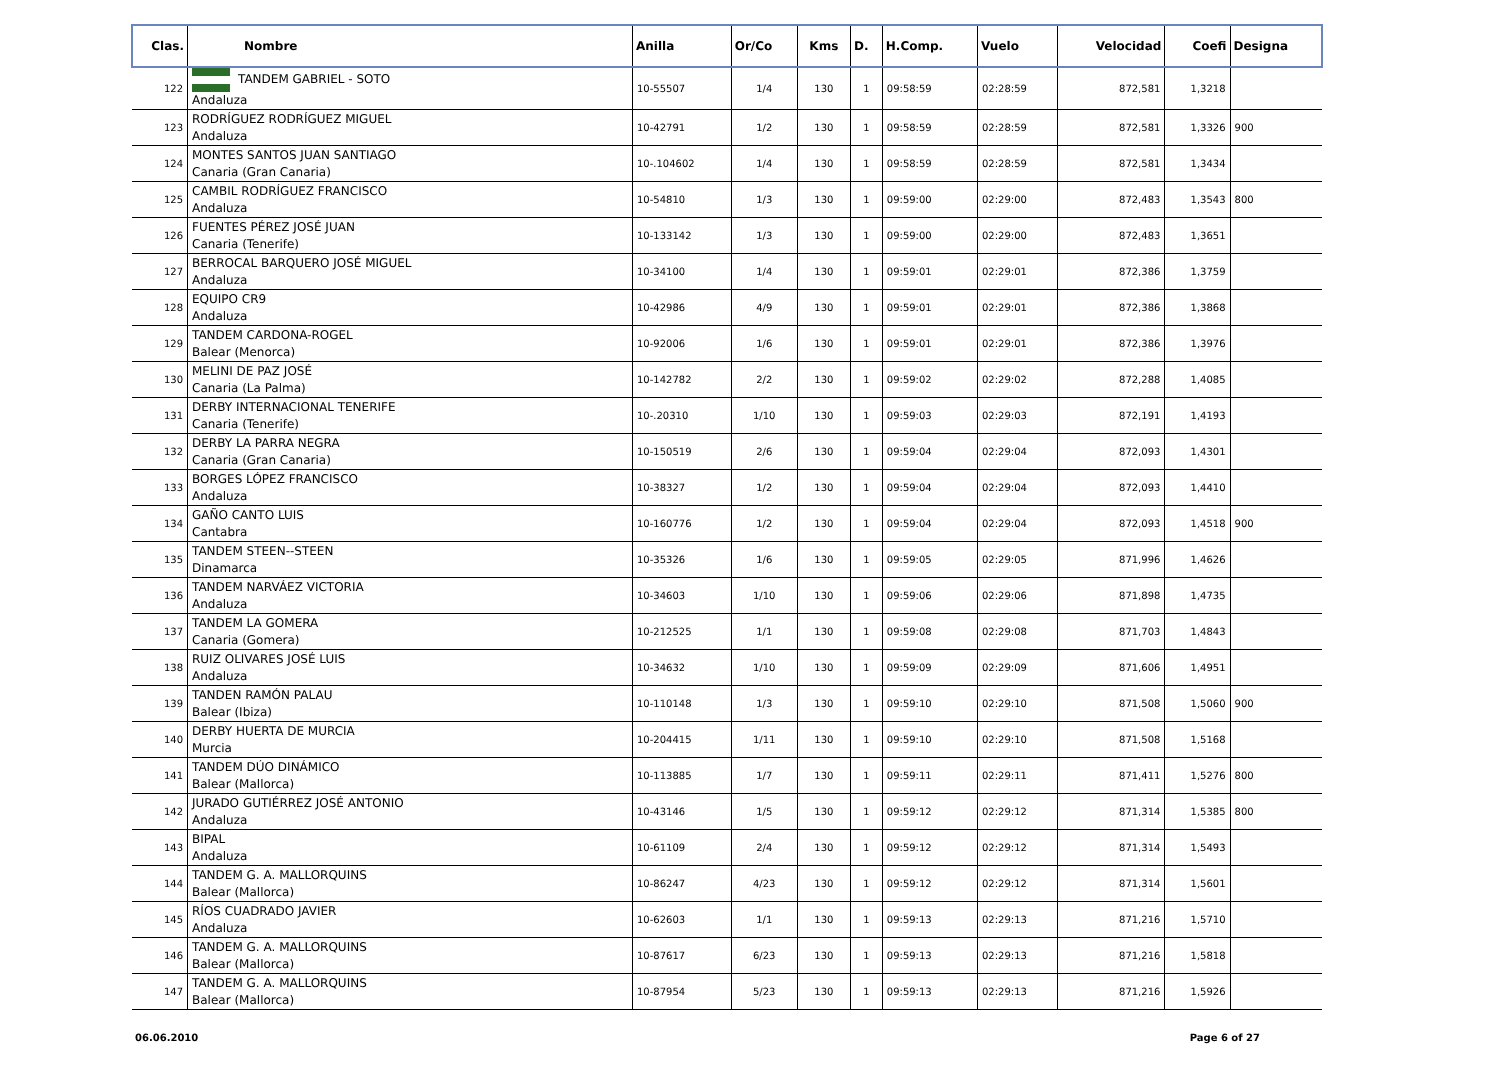| Clas. | Nombre | Anilla | Or/Co | Kms | D. | H.Comp. | Vuelo | Velocidad | Coefi | Designa |
| --- | --- | --- | --- | --- | --- | --- | --- | --- | --- | --- |
| 122 | TANDEM GABRIEL - SOTO Andaluza | 10-55507 | 1/4 | 130 | 1 | 09:58:59 | 02:28:59 | 872,581 | 1,3218 | |
| 123 | RODRÍGUEZ RODRÍGUEZ MIGUEL Andaluza | 10-42791 | 1/2 | 130 | 1 | 09:58:59 | 02:28:59 | 872,581 | 1,3326 | 900 |
| 124 | MONTES SANTOS JUAN SANTIAGO Canaria (Gran Canaria) | 10-.104602 | 1/4 | 130 | 1 | 09:58:59 | 02:28:59 | 872,581 | 1,3434 | |
| 125 | CAMBIL RODRÍGUEZ FRANCISCO Andaluza | 10-54810 | 1/3 | 130 | 1 | 09:59:00 | 02:29:00 | 872,483 | 1,3543 | 800 |
| 126 | FUENTES PÉREZ JOSÉ JUAN Canaria (Tenerife) | 10-133142 | 1/3 | 130 | 1 | 09:59:00 | 02:29:00 | 872,483 | 1,3651 | |
| 127 | BERROCAL BARQUERO JOSÉ MIGUEL Andaluza | 10-34100 | 1/4 | 130 | 1 | 09:59:01 | 02:29:01 | 872,386 | 1,3759 | |
| 128 | EQUIPO CR9 Andaluza | 10-42986 | 4/9 | 130 | 1 | 09:59:01 | 02:29:01 | 872,386 | 1,3868 | |
| 129 | TANDEM CARDONA-ROGEL Balear (Menorca) | 10-92006 | 1/6 | 130 | 1 | 09:59:01 | 02:29:01 | 872,386 | 1,3976 | |
| 130 | MELINI DE PAZ JOSÉ Canaria (La Palma) | 10-142782 | 2/2 | 130 | 1 | 09:59:02 | 02:29:02 | 872,288 | 1,4085 | |
| 131 | DERBY INTERNACIONAL TENERIFE Canaria (Tenerife) | 10-.20310 | 1/10 | 130 | 1 | 09:59:03 | 02:29:03 | 872,191 | 1,4193 | |
| 132 | DERBY LA PARRA NEGRA Canaria (Gran Canaria) | 10-150519 | 2/6 | 130 | 1 | 09:59:04 | 02:29:04 | 872,093 | 1,4301 | |
| 133 | BORGES LÓPEZ FRANCISCO Andaluza | 10-38327 | 1/2 | 130 | 1 | 09:59:04 | 02:29:04 | 872,093 | 1,4410 | |
| 134 | GAÑO CANTO LUIS Cantabra | 10-160776 | 1/2 | 130 | 1 | 09:59:04 | 02:29:04 | 872,093 | 1,4518 | 900 |
| 135 | TANDEM STEEN--STEEN Dinamarca | 10-35326 | 1/6 | 130 | 1 | 09:59:05 | 02:29:05 | 871,996 | 1,4626 | |
| 136 | TANDEM NARVÁEZ VICTORIA Andaluza | 10-34603 | 1/10 | 130 | 1 | 09:59:06 | 02:29:06 | 871,898 | 1,4735 | |
| 137 | TANDEM LA GOMERA Canaria (Gomera) | 10-212525 | 1/1 | 130 | 1 | 09:59:08 | 02:29:08 | 871,703 | 1,4843 | |
| 138 | RUIZ OLIVARES JOSÉ LUIS Andaluza | 10-34632 | 1/10 | 130 | 1 | 09:59:09 | 02:29:09 | 871,606 | 1,4951 | |
| 139 | TANDEN RAMÓN PALAU Balear (Ibiza) | 10-110148 | 1/3 | 130 | 1 | 09:59:10 | 02:29:10 | 871,508 | 1,5060 | 900 |
| 140 | DERBY HUERTA DE MURCIA Murcia | 10-204415 | 1/11 | 130 | 1 | 09:59:10 | 02:29:10 | 871,508 | 1,5168 | |
| 141 | TANDEM DÚO DINÁMICO Balear (Mallorca) | 10-113885 | 1/7 | 130 | 1 | 09:59:11 | 02:29:11 | 871,411 | 1,5276 | 800 |
| 142 | JURADO GUTIÉRREZ JOSÉ ANTONIO Andaluza | 10-43146 | 1/5 | 130 | 1 | 09:59:12 | 02:29:12 | 871,314 | 1,5385 | 800 |
| 143 | BIPAL Andaluza | 10-61109 | 2/4 | 130 | 1 | 09:59:12 | 02:29:12 | 871,314 | 1,5493 | |
| 144 | TANDEM G. A. MALLORQUINS Balear (Mallorca) | 10-86247 | 4/23 | 130 | 1 | 09:59:12 | 02:29:12 | 871,314 | 1,5601 | |
| 145 | RÍOS CUADRADO JAVIER Andaluza | 10-62603 | 1/1 | 130 | 1 | 09:59:13 | 02:29:13 | 871,216 | 1,5710 | |
| 146 | TANDEM G. A. MALLORQUINS Balear (Mallorca) | 10-87617 | 6/23 | 130 | 1 | 09:59:13 | 02:29:13 | 871,216 | 1,5818 | |
| 147 | TANDEM G. A. MALLORQUINS Balear (Mallorca) | 10-87954 | 5/23 | 130 | 1 | 09:59:13 | 02:29:13 | 871,216 | 1,5926 | |
06.06.2010 Page 6 of 27